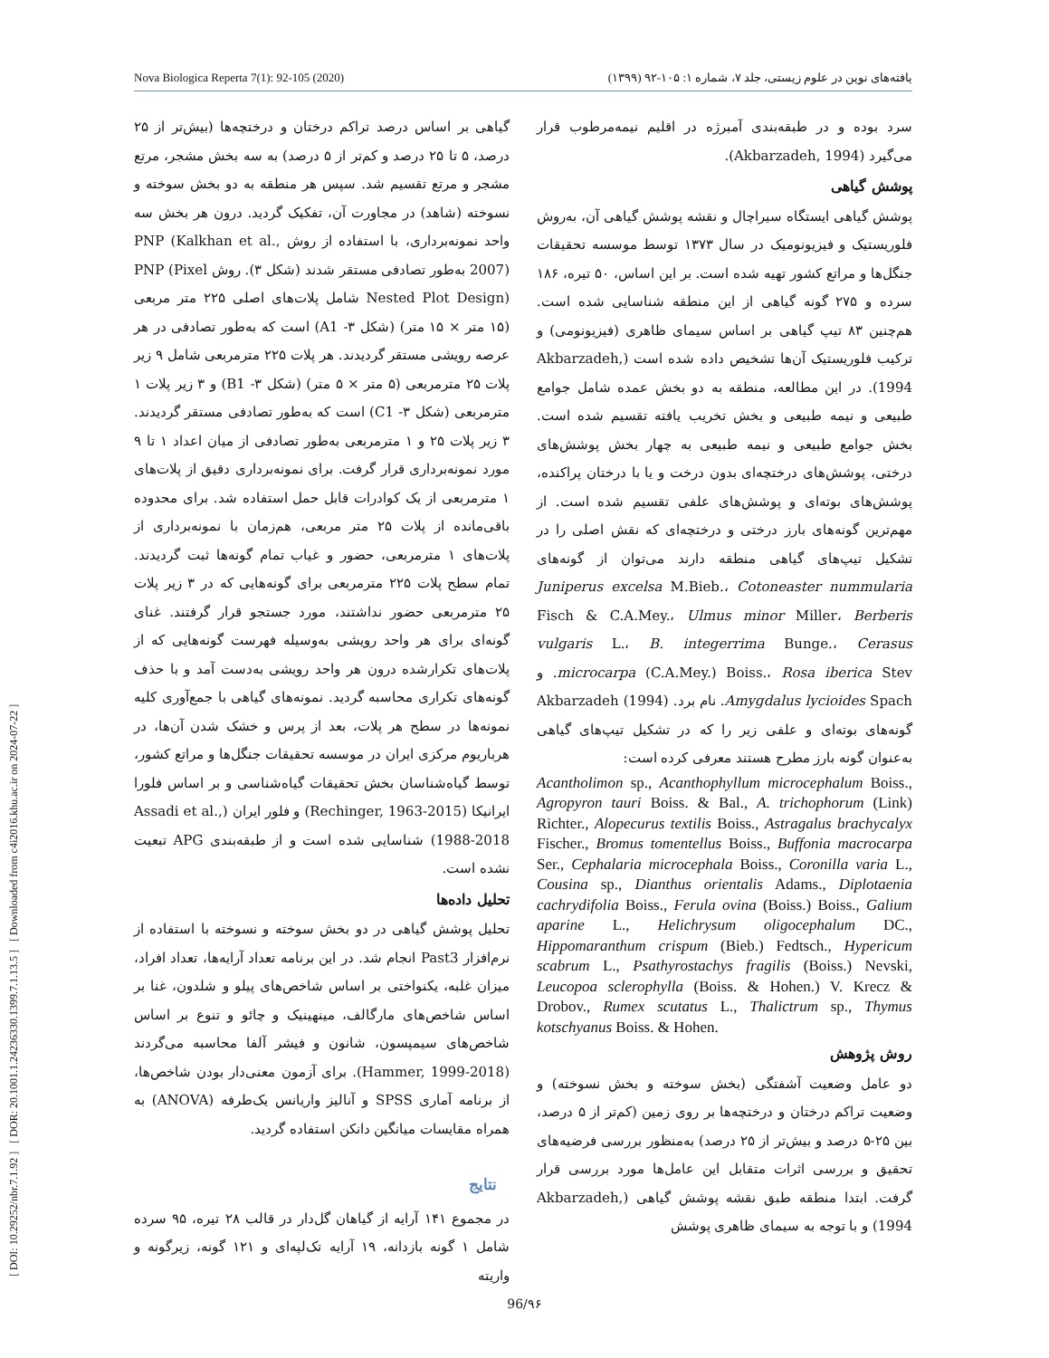[ DOI: 10.29252/nbr.7.1.92 ] [ DOR: 20.1001.1.24236330.1399.7.1.13.5 ] [ Downloaded from c4i2016.khu.ac.ir on 2024-07-22 ]
Nova Biologica Reperta 7(1): 92-105 (2020) یافته‌های نوین در علوم زیستی، جلد ۷، شماره ۱: ۱۰۵-۹۲ (۱۳۹۹)
سرد بوده و در طبقه‌بندی آمبرژه در اقلیم نیمه‌مرطوب قرار می‌گیرد (Akbarzadeh, 1994).
پوشش گیاهی
پوشش گیاهی ایستگاه سیراچال و نقشه پوشش گیاهی آن، به‌روش فلوریستیک و فیزیونومیک در سال ۱۳۷۳ توسط موسسه تحقیقات جنگل‌ها و مراتع کشور تهیه شده است. بر این اساس، ۵۰ تیره، ۱۸۶ سرده و ۲۷۵ گونه گیاهی از این منطقه شناسایی شده است. هم‌چنین ۸۳ تیپ گیاهی بر اساس سیمای ظاهری (فیزیونومی) و ترکیب فلوریستیک آن‌ها تشخیص داده شده است (Akbarzadeh, 1994). در این مطالعه، منطقه به دو بخش عمده شامل جوامع طبیعی و نیمه طبیعی و بخش تخریب یافته تقسیم شده است. بخش جوامع طبیعی و نیمه طبیعی به چهار بخش پوشش‌های درختی، پوشش‌های درختچه‌ای بدون درخت و یا با درختان پراکنده، پوشش‌های بوته‌ای و پوشش‌های علفی تقسیم شده است. از مهم‌ترین گونه‌های بارز درختی و درختچه‌ای که نقش اصلی را در تشکیل تیپ‌های گیاهی منطقه دارند می‌توان از گونه‌های Juniperus excelsa M.Bieb.، Cotoneaster nummularia Fisch & C.A.Mey.، Ulmus minor Miller، Berberis vulgaris L.، B. integerrima Bunge.، Cerasus microcarpa (C.A.Mey.) Boiss.، Rosa iberica Stev. و Amygdalus lycioides Spach. نام برد. Akbarzadeh (1994) گونه‌های بوته‌ای و علفی زیر را که در تشکیل تیپ‌های گیاهی به‌عنوان گونه بارز مطرح هستند معرفی کرده است:
Acantholimon sp., Acanthophyllum microcephalum Boiss., Agropyron tauri Boiss. & Bal., A. trichophorum (Link) Richter., Alopecurus textilis Boiss., Astragalus brachycalyx Fischer., Bromus tomentellus Boiss., Buffonia macrocarpa Ser., Cephalaria microcephala Boiss., Coronilla varia L., Cousina sp., Dianthus orientalis Adams., Diplotaenia cachrydifolia Boiss., Ferula ovina (Boiss.) Boiss., Galium aparine L., Helichrysum oligocephalum DC., Hippomaranthum crispum (Bieb.) Fedtsch., Hypericum scabrum L., Psathyrostachys fragilis (Boiss.) Nevski, Leucopoa sclerophylla (Boiss. & Hohen.) V. Krecz & Drobov., Rumex scutatus L., Thalictrum sp., Thymus kotschyanus Boiss. & Hohen.
روش پژوهش
دو عامل وضعیت آشفتگی (بخش سوخته و بخش نسوخته) و وضعیت تراکم درختان و درختچه‌ها بر روی زمین (کم‌تر از ۵ درصد، بین ۲۵-۵ درصد و بیش‌تر از ۲۵ درصد) به‌منظور بررسی فرضیه‌های تحقیق و بررسی اثرات متقابل این عامل‌ها مورد بررسی قرار گرفت. ابتدا منطقه طبق نقشه پوشش گیاهی (Akbarzadeh, 1994) و با توجه به سیمای ظاهری پوشش
گیاهی بر اساس درصد تراکم درختان و درختچه‌ها (بیش‌تر از ۲۵ درصد، ۵ تا ۲۵ درصد و کم‌تر از ۵ درصد) به سه بخش مشجر، مرتع مشجر و مرتع تقسیم شد. سپس هر منطقه به دو بخش سوخته و نسوخته (شاهد) در مجاورت آن، تفکیک گردید. درون هر بخش سه واحد نمونه‌برداری، با استفاده از روش PNP (Kalkhan et al., 2007) به‌طور تصادفی مستقر شدند (شکل ۳). روش PNP (Pixel Nested Plot Design) شامل پلات‌های اصلی ۲۲۵ متر مربعی (۱۵ متر × ۱۵ متر) (شکل ۳- A1) است که به‌طور تصادفی در هر عرصه رویشی مستقر گردیدند. هر پلات ۲۲۵ مترمربعی شامل ۹ زیر پلات ۲۵ مترمربعی (۵ متر × ۵ متر) (شکل ۳- B1) و ۳ زیر پلات ۱ مترمربعی (شکل ۳- C1) است که به‌طور تصادفی مستقر گردیدند. ۳ زیر پلات ۲۵ و ۱ مترمربعی به‌طور تصادفی از میان اعداد ۱ تا ۹ مورد نمونه‌برداری قرار گرفت. برای نمونه‌برداری دقیق از پلات‌های ۱ مترمربعی از یک کوادرات قابل حمل استفاده شد. برای محدوده باقی‌مانده از پلات ۲۵ متر مربعی، هم‌زمان با نمونه‌برداری از پلات‌های ۱ مترمربعی، حضور و غیاب تمام گونه‌ها ثبت گردیدند. تمام سطح پلات ۲۲۵ مترمربعی برای گونه‌هایی که در ۳ زیر پلات ۲۵ مترمربعی حضور نداشتند، مورد جستجو قرار گرفتند. غنای گونه‌ای برای هر واحد رویشی به‌وسیله فهرست گونه‌هایی که از پلات‌های تکرارشده درون هر واحد رویشی به‌دست آمد و با حذف گونه‌های تکراری محاسبه گردید. نمونه‌های گیاهی با جمع‌آوری کلیه نمونه‌ها در سطح هر پلات، بعد از پرس و خشک شدن آن‌ها، در هرباریوم مرکزی ایران در موسسه تحقیقات جنگل‌ها و مراتع کشور، توسط گیاه‌شناسان بخش تحقیقات گیاه‌شناسی و بر اساس فلورا ایرانیکا (Rechinger, 1963-2015) و فلور ایران (Assadi et al., 1988-2018) شناسایی شده است و از طبقه‌بندی APG تبعیت نشده است.
تحلیل داده‌ها
تحلیل پوشش گیاهی در دو بخش سوخته و نسوخته با استفاده از نرم‌افزار Past3 انجام شد. در این برنامه تعداد آرایه‌ها، تعداد افراد، میزان غلبه، یکنواختی بر اساس شاخص‌های پیلو و شلدون، غنا بر اساس شاخص‌های مارگالف، مینهینیک و چائو و تنوع بر اساس شاخص‌های سیمپسون، شانون و فیشر آلفا محاسبه می‌گردند (Hammer, 1999-2018). برای آزمون معنی‌دار بودن شاخص‌ها، از برنامه آماری SPSS و آنالیز واریانس یک‌طرفه (ANOVA) به همراه مقایسات میانگین دانکن استفاده گردید.
نتایج
در مجموع ۱۴۱ آرایه از گیاهان گل‌دار در قالب ۲۸ تیره، ۹۵ سرده شامل ۱ گونه بازدانه، ۱۹ آرایه تک‌لپه‌ای و ۱۲۱ گونه، زیرگونه و واریته
96/۹۶